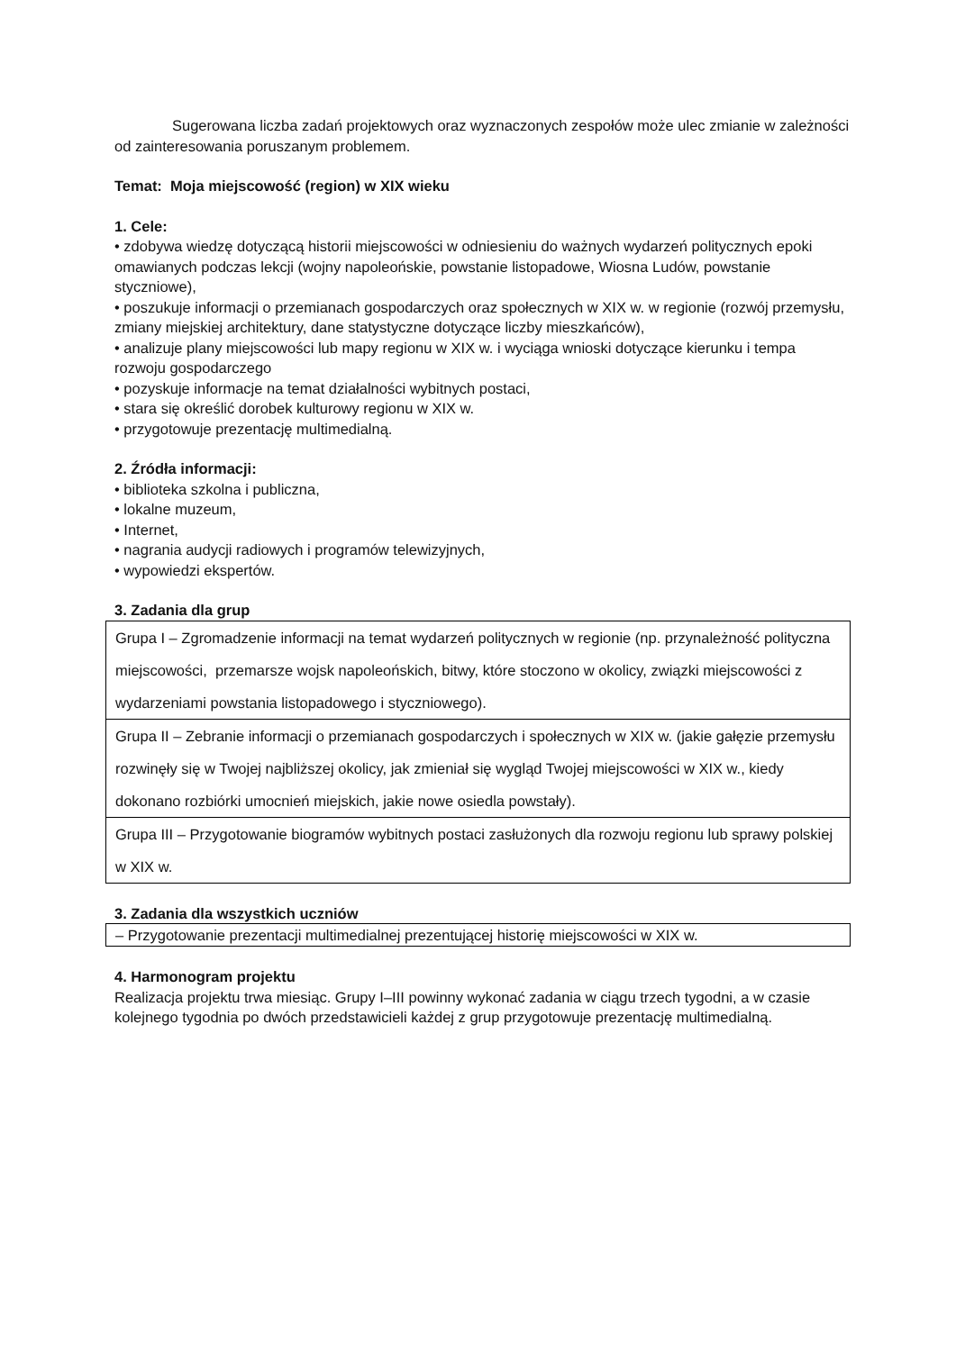Sugerowana liczba zadań projektowych oraz wyznaczonych zespołów może ulec zmianie w zależności od zainteresowania poruszanym problemem.
Temat: Moja miejscowość (region) w XIX wieku
1. Cele:
• zdobywa wiedzę dotyczącą historii miejscowości w odniesieniu do ważnych wydarzeń politycznych epoki omawianych podczas lekcji (wojny napoleońskie, powstanie listopadowe, Wiosna Ludów, powstanie styczniowe),
• poszukuje informacji o przemianach gospodarczych oraz społecznych w XIX w. w regionie (rozwój przemysłu, zmiany miejskiej architektury, dane statystyczne dotyczące liczby mieszkańców),
• analizuje plany miejscowości lub mapy regionu w XIX w. i wyciąga wnioski dotyczące kierunku i tempa rozwoju gospodarczego
• pozyskuje informacje na temat działalności wybitnych postaci,
• stara się określić dorobek kulturowy regionu w XIX w.
• przygotowuje prezentację multimedialną.
2. Źródła informacji:
• biblioteka szkolna i publiczna,
• lokalne muzeum,
• Internet,
• nagrania audycji radiowych i programów telewizyjnych,
• wypowiedzi ekspertów.
3. Zadania dla grup
| Grupa I – Zgromadzenie informacji na temat wydarzeń politycznych w regionie (np. przynależność polityczna miejscowości, przemarsze wojsk napoleońskich, bitwy, które stoczono w okolicy, związki miejscowości z wydarzeniami powstania listopadowego i styczniowego). |
| Grupa II – Zebranie informacji o przemianach gospodarczych i społecznych w XIX w. (jakie gałęzie przemysłu rozwinęły się w Twojej najbliższej okolicy, jak zmieniał się wygląd Twojej miejscowości w XIX w., kiedy dokonano rozbiórki umocnień miejskich, jakie nowe osiedla powstały). |
| Grupa III – Przygotowanie biogramów wybitnych postaci zasłużonych dla rozwoju regionu lub sprawy polskiej w XIX w. |
3. Zadania dla wszystkich uczniów
| – Przygotowanie prezentacji multimedialnej prezentującej historię miejscowości w XIX w. |
4. Harmonogram projektu
Realizacja projektu trwa miesiąc. Grupy I–III powinny wykonać zadania w ciągu trzech tygodni, a w czasie kolejnego tygodnia po dwóch przedstawicieli każdej z grup przygotowuje prezentację multimedialną.